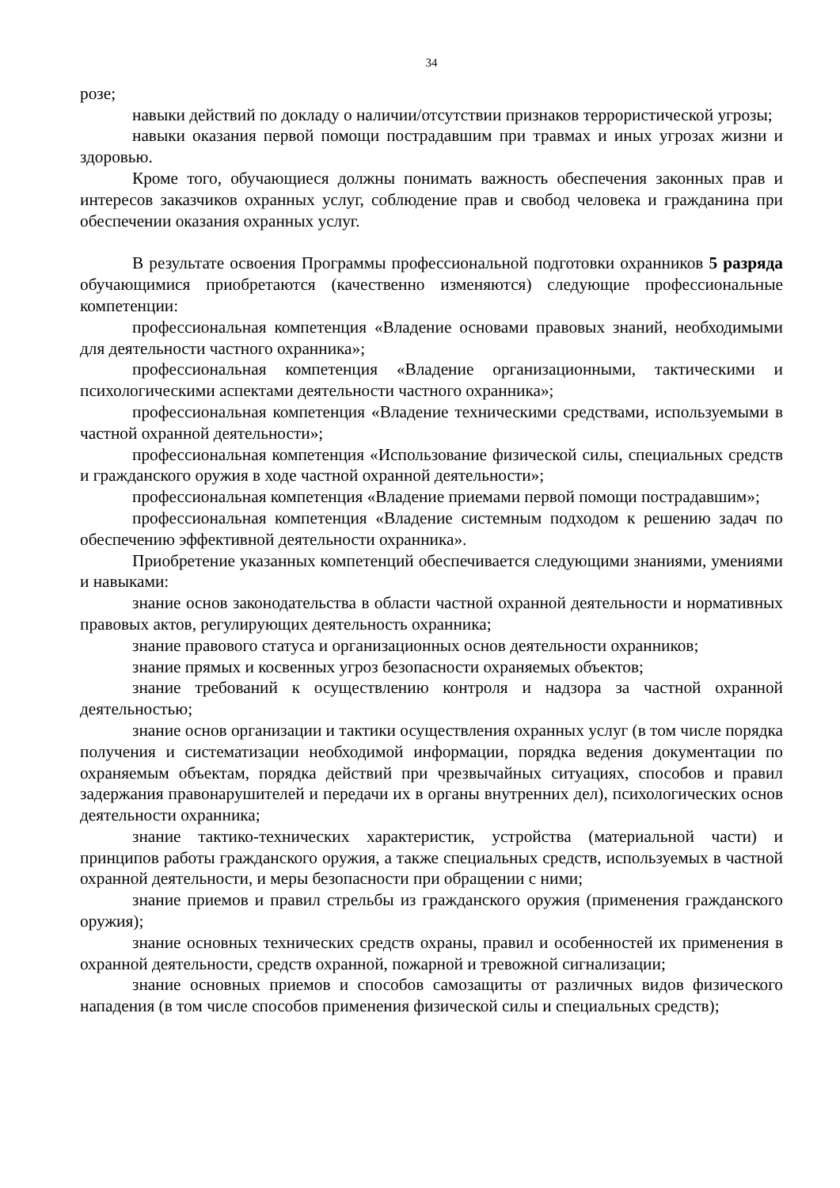34
розе;
навыки действий по докладу о наличии/отсутствии признаков террористической угрозы;
навыки оказания первой помощи пострадавшим при травмах и иных угрозах жизни и здоровью.
Кроме того, обучающиеся должны понимать важность обеспечения законных прав и интересов заказчиков охранных услуг, соблюдение прав и свобод человека и гражданина при обеспечении оказания охранных услуг.
В результате освоения Программы профессиональной подготовки охранников 5 разряда обучающимися приобретаются (качественно изменяются) следующие профессиональные компетенции:
профессиональная компетенция «Владение основами правовых знаний, необходимыми для деятельности частного охранника»;
профессиональная компетенция «Владение организационными, тактическими и психологическими аспектами деятельности частного охранника»;
профессиональная компетенция «Владение техническими средствами, используемыми в частной охранной деятельности»;
профессиональная компетенция «Использование физической силы, специальных средств и гражданского оружия в ходе частной охранной деятельности»;
профессиональная компетенция «Владение приемами первой помощи пострадавшим»;
профессиональная компетенция «Владение системным подходом к решению задач по обеспечению эффективной деятельности охранника».
Приобретение указанных компетенций обеспечивается следующими знаниями, умениями и навыками:
знание основ законодательства в области частной охранной деятельности и нормативных правовых актов, регулирующих деятельность охранника;
знание правового статуса и организационных основ деятельности охранников;
знание прямых и косвенных угроз безопасности охраняемых объектов;
знание требований к осуществлению контроля и надзора за частной охранной деятельностью;
знание основ организации и тактики осуществления охранных услуг (в том числе порядка получения и систематизации необходимой информации, порядка ведения документации по охраняемым объектам, порядка действий при чрезвычайных ситуациях, способов и правил задержания правонарушителей и передачи их в органы внутренних дел), психологических основ деятельности охранника;
знание тактико-технических характеристик, устройства (материальной части) и принципов работы гражданского оружия, а также специальных средств, используемых в частной охранной деятельности, и меры безопасности при обращении с ними;
знание приемов и правил стрельбы из гражданского оружия (применения гражданского оружия);
знание основных технических средств охраны, правил и особенностей их применения в охранной деятельности, средств охранной, пожарной и тревожной сигнализации;
знание основных приемов и способов самозащиты от различных видов физического нападения (в том числе способов применения физической силы и специальных средств);